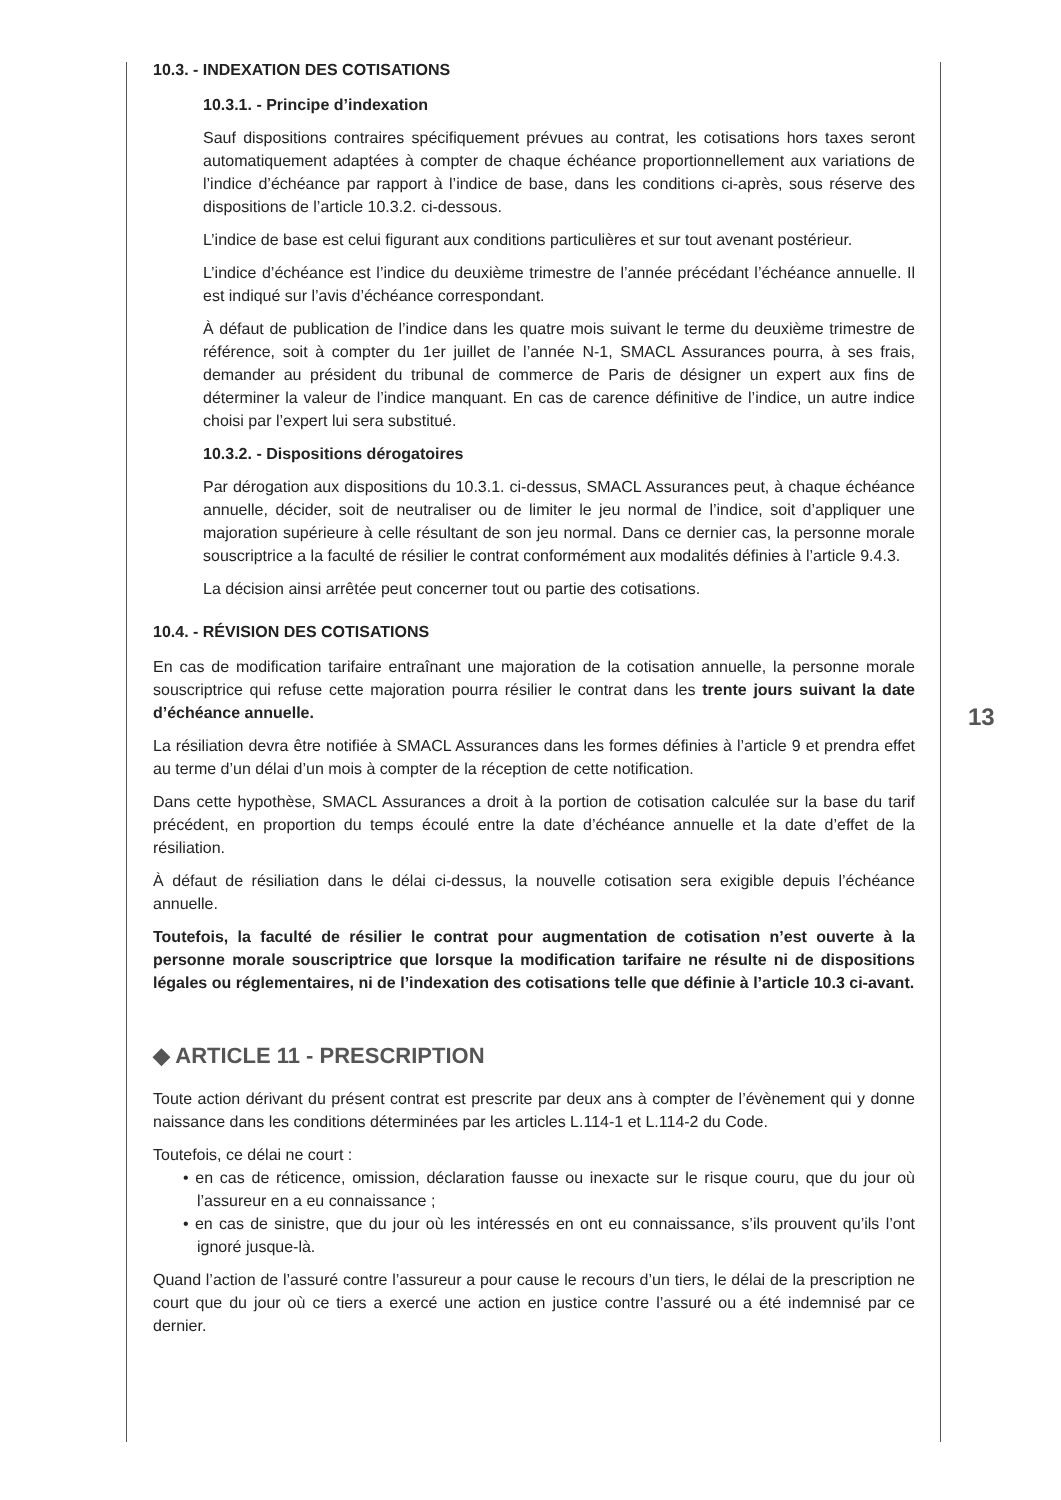10.3. - INDEXATION DES COTISATIONS
10.3.1. - Principe d’indexation
Sauf dispositions contraires spécifiquement prévues au contrat, les cotisations hors taxes seront automatiquement adaptées à compter de chaque échéance proportionnellement aux variations de l’indice d’échéance par rapport à l’indice de base, dans les conditions ci-après, sous réserve des dispositions de l’article 10.3.2. ci-dessous.
L’indice de base est celui figurant aux conditions particulières et sur tout avenant postérieur.
L’indice d’échéance est l’indice du deuxième trimestre de l’année précédant l’échéance annuelle. Il est indiqué sur l’avis d’échéance correspondant.
À défaut de publication de l’indice dans les quatre mois suivant le terme du deuxième trimestre de référence, soit à compter du 1er juillet de l’année N-1, SMACL Assurances pourra, à ses frais, demander au président du tribunal de commerce de Paris de désigner un expert aux fins de déterminer la valeur de l’indice manquant. En cas de carence définitive de l’indice, un autre indice choisi par l’expert lui sera substitué.
10.3.2. - Dispositions dérogatoires
Par dérogation aux dispositions du 10.3.1. ci-dessus, SMACL Assurances peut, à chaque échéance annuelle, décider, soit de neutraliser ou de limiter le jeu normal de l’indice, soit d’appliquer une majoration supérieure à celle résultant de son jeu normal. Dans ce dernier cas, la personne morale souscriptrice a la faculté de résilier le contrat conformément aux modalités définies à l’article 9.4.3.
La décision ainsi arrêtée peut concerner tout ou partie des cotisations.
10.4. - RÉVISION DES COTISATIONS
En cas de modification tarifaire entraînant une majoration de la cotisation annuelle, la personne morale souscriptrice qui refuse cette majoration pourra résilier le contrat dans les trente jours suivant la date d’échéance annuelle.
La résiliation devra être notifiée à SMACL Assurances dans les formes définies à l’article 9 et prendra effet au terme d’un délai d’un mois à compter de la réception de cette notification.
Dans cette hypothèse, SMACL Assurances a droit à la portion de cotisation calculée sur la base du tarif précédent, en proportion du temps écoulé entre la date d’échéance annuelle et la date d’effet de la résiliation.
À défaut de résiliation dans le délai ci-dessus, la nouvelle cotisation sera exigible depuis l’échéance annuelle.
Toutefois, la faculté de résilier le contrat pour augmentation de cotisation n’est ouverte à la personne morale souscriptrice que lorsque la modification tarifaire ne résulte ni de dispositions légales ou réglementaires, ni de l’indexation des cotisations telle que définie à l’article 10.3 ci-avant.
◆ ARTICLE 11 - PRESCRIPTION
Toute action dérivant du présent contrat est prescrite par deux ans à compter de l’évènement qui y donne naissance dans les conditions déterminées par les articles L.114-1 et L.114-2 du Code.
Toutefois, ce délai ne court :
• en cas de réticence, omission, déclaration fausse ou inexacte sur le risque couru, que du jour où l’assureur en a eu connaissance ;
• en cas de sinistre, que du jour où les intéressés en ont eu connaissance, s’ils prouvent qu’ils l’ont ignoré jusque-là.
Quand l’action de l’assuré contre l’assureur a pour cause le recours d’un tiers, le délai de la prescription ne court que du jour où ce tiers a exercé une action en justice contre l’assuré ou a été indemnisé par ce dernier.
13